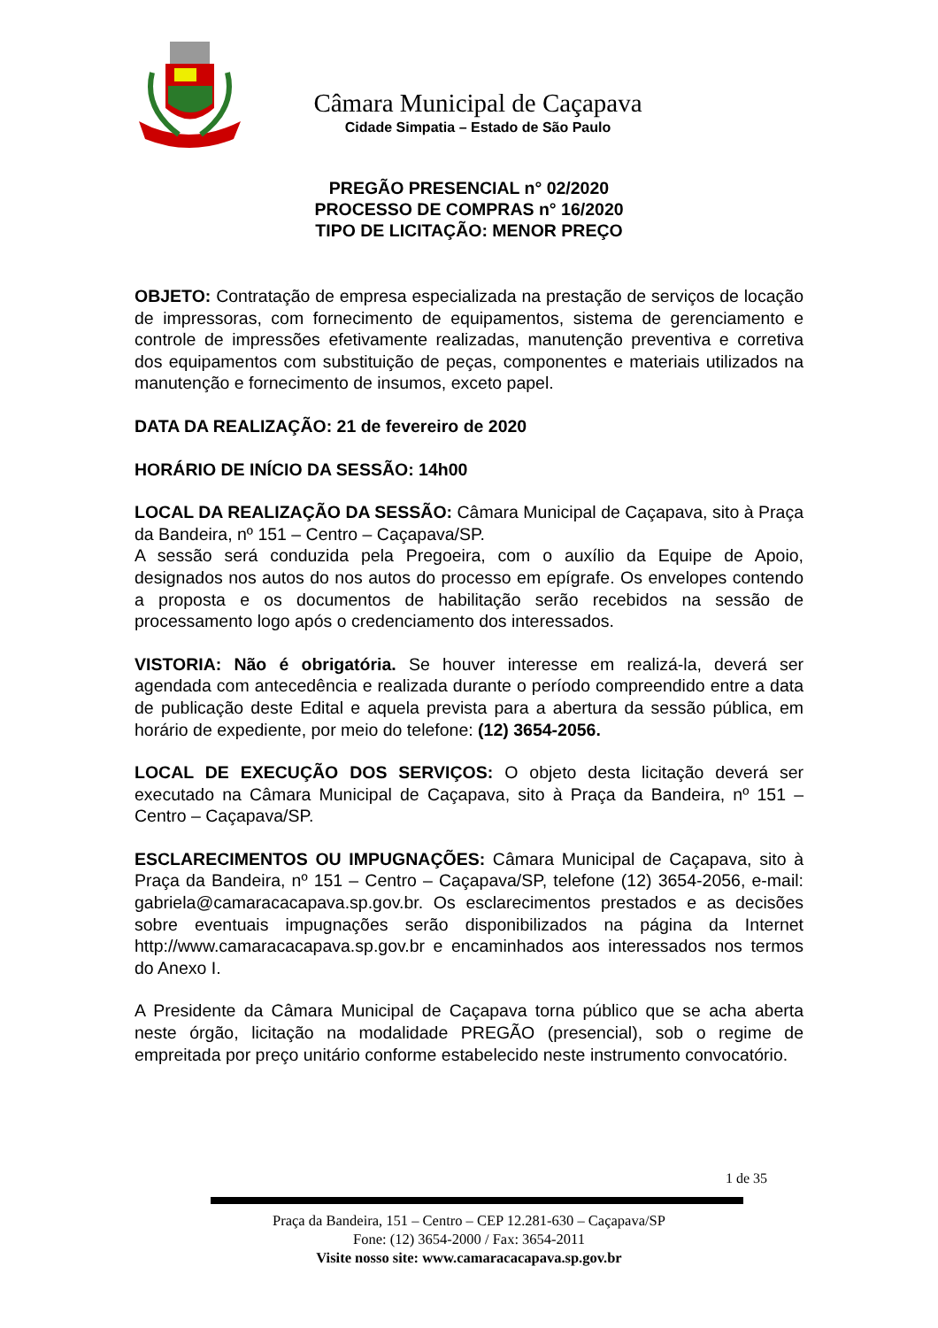Câmara Municipal de Caçapava
Cidade Simpatia – Estado de São Paulo
PREGÃO PRESENCIAL n° 02/2020
PROCESSO DE COMPRAS n° 16/2020
TIPO DE LICITAÇÃO: MENOR PREÇO
OBJETO: Contratação de empresa especializada na prestação de serviços de locação de impressoras, com fornecimento de equipamentos, sistema de gerenciamento e controle de impressões efetivamente realizadas, manutenção preventiva e corretiva dos equipamentos com substituição de peças, componentes e materiais utilizados na manutenção e fornecimento de insumos, exceto papel.
DATA DA REALIZAÇÃO: 21 de fevereiro de 2020
HORÁRIO DE INÍCIO DA SESSÃO: 14h00
LOCAL DA REALIZAÇÃO DA SESSÃO: Câmara Municipal de Caçapava, sito à Praça da Bandeira, nº 151 – Centro – Caçapava/SP.
A sessão será conduzida pela Pregoeira, com o auxílio da Equipe de Apoio, designados nos autos do nos autos do processo em epígrafe. Os envelopes contendo a proposta e os documentos de habilitação serão recebidos na sessão de processamento logo após o credenciamento dos interessados.
VISTORIA: Não é obrigatória. Se houver interesse em realizá-la, deverá ser agendada com antecedência e realizada durante o período compreendido entre a data de publicação deste Edital e aquela prevista para a abertura da sessão pública, em horário de expediente, por meio do telefone: (12) 3654-2056.
LOCAL DE EXECUÇÃO DOS SERVIÇOS: O objeto desta licitação deverá ser executado na Câmara Municipal de Caçapava, sito à Praça da Bandeira, nº 151 – Centro – Caçapava/SP.
ESCLARECIMENTOS OU IMPUGNAÇÕES: Câmara Municipal de Caçapava, sito à Praça da Bandeira, nº 151 – Centro – Caçapava/SP, telefone (12) 3654-2056, e-mail: gabriela@camaracacapava.sp.gov.br. Os esclarecimentos prestados e as decisões sobre eventuais impugnações serão disponibilizados na página da Internet http://www.camaracacapava.sp.gov.br e encaminhados aos interessados nos termos do Anexo I.
A Presidente da Câmara Municipal de Caçapava torna público que se acha aberta neste órgão, licitação na modalidade PREGÃO (presencial), sob o regime de empreitada por preço unitário conforme estabelecido neste instrumento convocatório.
1 de 35
Praça da Bandeira, 151 – Centro – CEP 12.281-630 – Caçapava/SP
Fone: (12) 3654-2000 / Fax: 3654-2011
Visite nosso site: www.camaracacapava.sp.gov.br